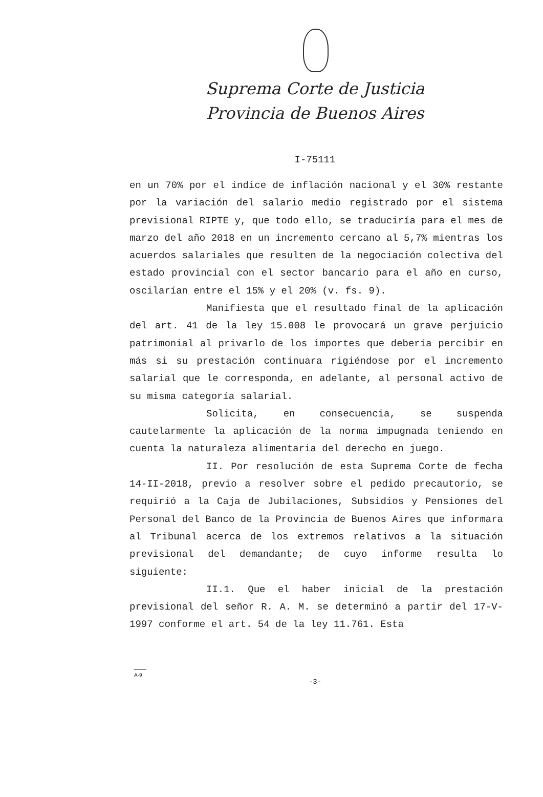Suprema Corte de Justicia
Provincia de Buenos Aires
I-75111
en un 70% por el índice de inflación nacional y el 30% restante por la variación del salario medio registrado por el sistema previsional RIPTE y, que todo ello, se traduciría para el mes de marzo del año 2018 en un incremento cercano al 5,7% mientras los acuerdos salariales que resulten de la negociación colectiva del estado provincial con el sector bancario para el año en curso, oscilarían entre el 15% y el 20% (v. fs. 9).
Manifiesta que el resultado final de la aplicación del art. 41 de la ley 15.008 le provocará un grave perjuicio patrimonial al privarlo de los importes que debería percibir en más si su prestación continuara rigiéndose por el incremento salarial que le corresponda, en adelante, al personal activo de su misma categoría salarial.
Solicita, en consecuencia, se suspenda cautelarmente la aplicación de la norma impugnada teniendo en cuenta la naturaleza alimentaria del derecho en juego.
II. Por resolución de esta Suprema Corte de fecha 14-II-2018, previo a resolver sobre el pedido precautorio, se requirió a la Caja de Jubilaciones, Subsidios y Pensiones del Personal del Banco de la Provincia de Buenos Aires que informara al Tribunal acerca de los extremos relativos a la situación previsional del demandante; de cuyo informe resulta lo siguiente:
II.1. Que el haber inicial de la prestación previsional del señor R. A. M. se determinó a partir del 17-V-1997 conforme el art. 54 de la ley 11.761. Esta
A-9
-3-